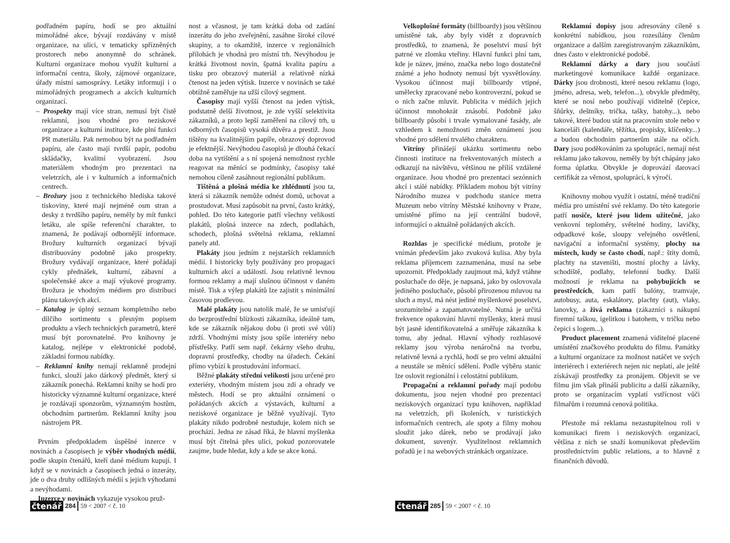podřadném papíru, hodí se pro aktuální mimořádné akce, bývají rozdávány v místě organizace, na ulici, v tematicky spřízněných prostorech nebo anonymně do schránek. Kulturní organizace mohou využít kulturní a informační centra, školy, zájmové organizace, úřady místní samosprávy. Letáky informují i o mimořádných programech a akcích kulturních organizací.
– Prospekty mají více stran, nemusí být čistě reklamní, jsou vhodné pro neziskové organizace a kulturní instituce, kde plní funkci PR materiálu. Pak nemohou být na podřadném papíru, ale často mají tvrdší papír, podobu skládačky, kvalitní vyobrazení. Jsou materiálem vhodným pro prezentaci na veletrzích, ale i v kulturních a informačních centrech.
– Brožury jsou z technického hlediska takové tiskoviny, které mají nejméně osm stran a desky z tvrdšího papíru, neměly by mít funkci letáku, ale spíše referenční charakter, to znamená, že podávají odbornější informace. Brožury kulturních organizací bývají distribuovány podobně jako prospekty. Brožury vydávají organizace, které pořádají cykly přednášek, kulturní, zábavní a společenské akce a mají výukové programy. Brožura je vhodným médiem pro distribuci plánu takových akcí.
– Katalog je úplný seznam kompletního nebo dílčího sortimentu s přesným popisem produktu a všech technických parametrů, které musí být porovnatelné. Pro knihovny je katalog, nejlépe v elektronické podobě, základní formou nabídky.
– Reklamní knihy nemají reklamně prodejní funkci, slouží jako dárkový předmět, který si zákazník ponechá. Reklamní knihy se hodí pro historicky významné kulturní organizace, které je rozdávají sponzorům, významným hostům, obchodním partnerům. Reklamní knihy jsou nástrojem PR.
Prvním předpokladem úspěšné inzerce v novinách a časopisech je výběr vhodných médií, podle skupin čtenářů, kteří dané médium kupují. I když se v novinách a časopisech jedná o inzeráty, jde o dva druhy odlišných médií s jejich výhodami a nevýhodami.
Inzerce v novinách vykazuje vysokou pruž-
nost a včasnost, je tam krátká doba od zadání inzerátu do jeho zveřejnění, zasáhne široké cílové skupiny, a to okamžitě, inzerce v regionálních přílohách je vhodná pro místní trh. Nevýhodou je krátká životnost novin, špatná kvalita papíru a tisku pro obrazový materiál a relativně nízká čtenost na jeden výtisk. Inzerce v novinách se také obtížně zaměřuje na užší cílový segment.
Časopisy mají vyšší čtenost na jeden výtisk, podstatně delší životnost, je zde vyšší selektivita zákazníků, a proto lepší zaměření na cílový trh, u odborných časopisů vysoká důvěra a prestiž. Jsou tištěny na kvalitnějším papíře, obrazový doprovod je efektnější. Nevýhodou časopisů je dlouhá čekací doba na vytištění a s ní spojená nemožnost rychle reagovat na měnící se podmínky, časopisy také nemohou cíleně zasáhnout regionální publikum.
Tištěná a plošná média ke zhlédnutí jsou ta, která si zákazník nemůže odnést domů, uchovat a prostudovat. Musí zapůsobit na první, často krátký, pohled. Do této kategorie patří všechny velikosti plakátů, plošná inzerce na zdech, podlahách, schodech, plošná světelná reklama, reklamní panely atd.
Plakáty jsou jedním z nejstarších reklamních médií. I historicky byly používány pro propagaci kulturních akcí a událostí. Jsou relativně levnou formou reklamy a mají slušnou účinnost v daném místě. Tisk a výlep plakátů lze zajistit s minimální časovou prodlevou.
Malé plakáty jsou natolik malé, že se umisťují do bezprostřední blízkosti zákazníka, ideálně tam, kde se zákazník nějakou dobu (i proti své vůli) zdrží. Vhodnými místy jsou spíše interiéry nebo přístřešky. Patří sem např. čekárny všeho druhu, dopravní prostředky, chodby na úřadech. Čekání přímo vybízí k prostudování informací.
Běžné plakáty střední velikosti jsou určené pro exteriéry, vhodným místem jsou zdi a ohrady ve městech. Hodí se pro aktuální oznámení o pořádaných akcích a výstavách, kulturní a neziskové organizace je běžně využívají. Tyto plakáty nikdo podrobně nestuduje, kolem nich se prochází. Jedna ze zásad říká, že hlavní myšlenka musí být čitelná přes ulici, pokud pozorovatele zaujme, bude hledat, kdy a kde se akce koná.
čtenář 284 59 < 2007 < č. 10
Velkoplošné formáty (billboardy) jsou většinou umístěné tak, aby byly vidět z dopravních prostředků, to znamená, že poselství musí být patrné ve zlomku vteřiny. Hlavní funkci plní tam, kde je název, jméno, značka nebo logo dostatečně známé a jeho hodnoty nemusí být vysvětlovány. Vysokou účinnost mají billboardy vtipné, umělecky zpracované nebo kontroverzní, pokud se o nich začne mluvit. Publicita v médiích jejich účinnost mnohokrát znásobí. Podobně jako billboardy působí i trvale vymalované fasády, ale vzhledem k nemožnosti změn oznámení jsou vhodné pro sdělení trvalého charakteru.
Vitríny přinášejí ukázku sortimentu nebo činnosti instituce na frekventovaných místech a odkazují na návštěvu, většinou ne příliš vzdálené organizace. Jsou vhodné pro prezentaci sezónních akcí i stálé nabídky. Příkladem mohou být vitríny Národního muzea v podchodu stanice metra Muzeum nebo vitríny Městské knihovny v Praze, umístěné přímo na její centrální budově, informující o aktuálně pořádaných akcích.
Rozhlas je specifické médium, protože je vnímán především jako zvuková kulisa. Aby byla reklama příjemcem zaznamenána, musí na sebe upozornit. Předpoklady zaujmout má, když vtáhne posluchače do děje, je napsaná, jako by oslovovala jediného posluchače, působí přirozenou mluvou na sluch a mysl, má nést jediné myšlenkové poselství, srozumitelné a zapamatovatelné. Nutná je určitá frekvence opakování hlavní myšlenky, která musí být jasně identifikovatelná a směřuje zákazníka k tomu, aby jednal. Hlavní výhody rozhlasové reklamy jsou výroba nenáročná na tvorbu, relativně levná a rychlá, hodí se pro velmi aktuální a neustále se měnící sdělení. Podle výběru stanic lze oslovit regionální i celostátní publikum.
Propagační a reklamní pořady mají podobu dokumentu, jsou nejen vhodné pro prezentaci neziskových organizací typu knihoven, například na veletrzích, při školeních, v turistických informačních centrech, ale spoty a filmy mohou sloužit jako dárek, nebo se prodávají jako dokument, suvenýr. Využitelnost reklamních pořadů je i na webových stránkách organizace.
Reklamní dopisy jsou adresovány cíleně s konkrétní nabídkou, jsou rozesílány členům organizace a dalším zaregistrovaným zákazníkům, dnes často v elektronické podobě.
Reklamní dárky a dary jsou součástí marketingové komunikace každé organizace. Dárky jsou drobnosti, které nesou reklamu (logo, jméno, adresa, web, telefon...), obvykle předměty, které se nosí nebo používají viditelně (čepice, šňůrky, deštníky, trička, tašky, batohy...), nebo takové, které budou stát na pracovním stole nebo v kanceláři (kalendáře, těžítka, propisky, klíčenky...) a budou obchodním partnerům stále na očích. Dary jsou poděkováním za spolupráci, nemají nést reklamu jako takovou, neměly by být chápány jako forma úplatku. Obvykle je doprovází darovací certifikát za věrnost, spolupráci, k výročí.
Knihovny mohou využít i ostatní, méně tradiční média pro umístění své reklamy. Do této kategorie patří nosiče, které jsou lidem užitečné, jako venkovní teploměry, světelné hodiny, lavičky, odpadkové koše, sloupy veřejného osvětlení, navigační a informační systémy, plochy na místech, kudy se často chodí, např.: štíty domů, plachty na staveništi, mostní plochy a lávky, schodiště, podlahy, telefonní budky. Další možností je reklama na pohybujících se prostředcích, kam patří balóny, tramvaje, autobusy, auta, eskalátory, plachty (aut), vlaky, lanovky, a živá reklama (zákazníci s nákupní firemní taškou, igelitkou i batohem, v tričku nebo čepici s logem...).
Product placement znamená viditelné placené umístění značkového produktu do filmu. Památky a kulturní organizace za možnost natáčet ve svých interiérech i exteriérech nejen nic neplatí, ale ještě získávají prostředky za pronájem. Objevit se ve filmu jim však přináší publicitu a další zákazníky, proto se organizacím vyplatí vstřícnost vůči filmařům i rozumná cenová politika.
Přestože má reklama nezastupitelnou roli v komunikaci firem i neziskových organizací, většina z nich se snaží komunikovat především prostřednictvím public relations, a to hlavně z finančních důvodů.
čtenář 285 59 < 2007 < č. 10